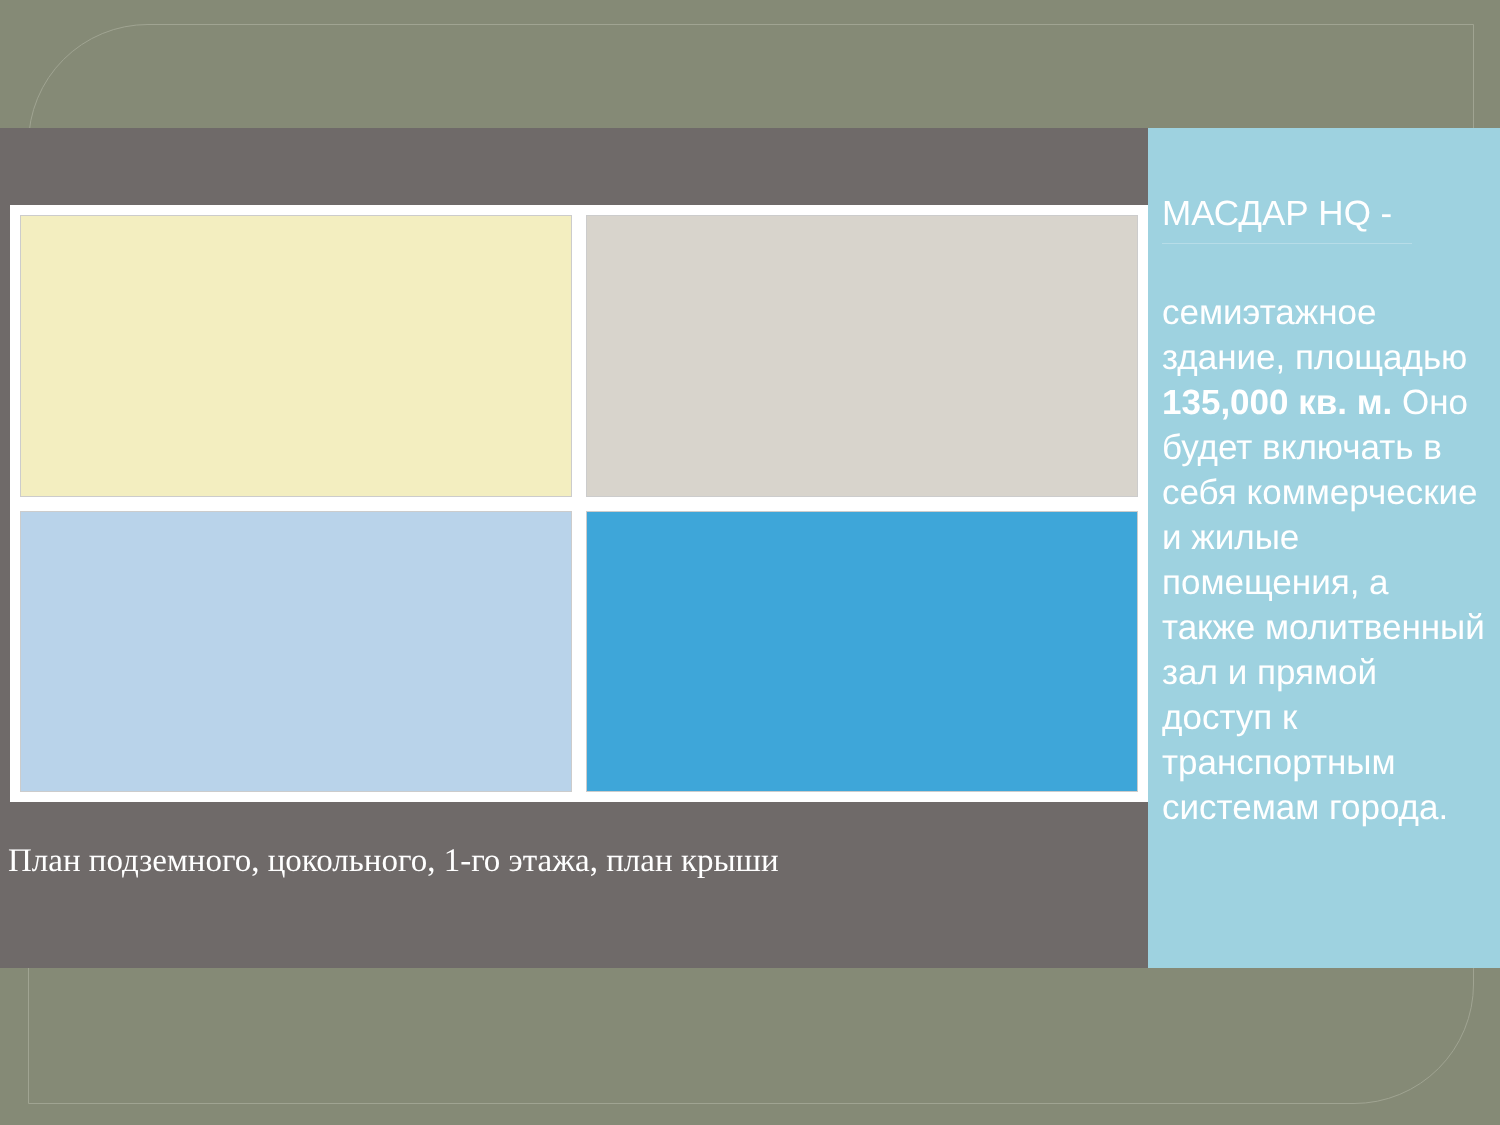План подземного, цокольного, 1-го этажа, план крыши
МАСДАР HQ -
семиэтажное здание, площадью 135,000 кв. м. Оно будет включать в себя коммерческие и жилые помещения, а также молитвенный зал и прямой доступ к транспортным системам города.